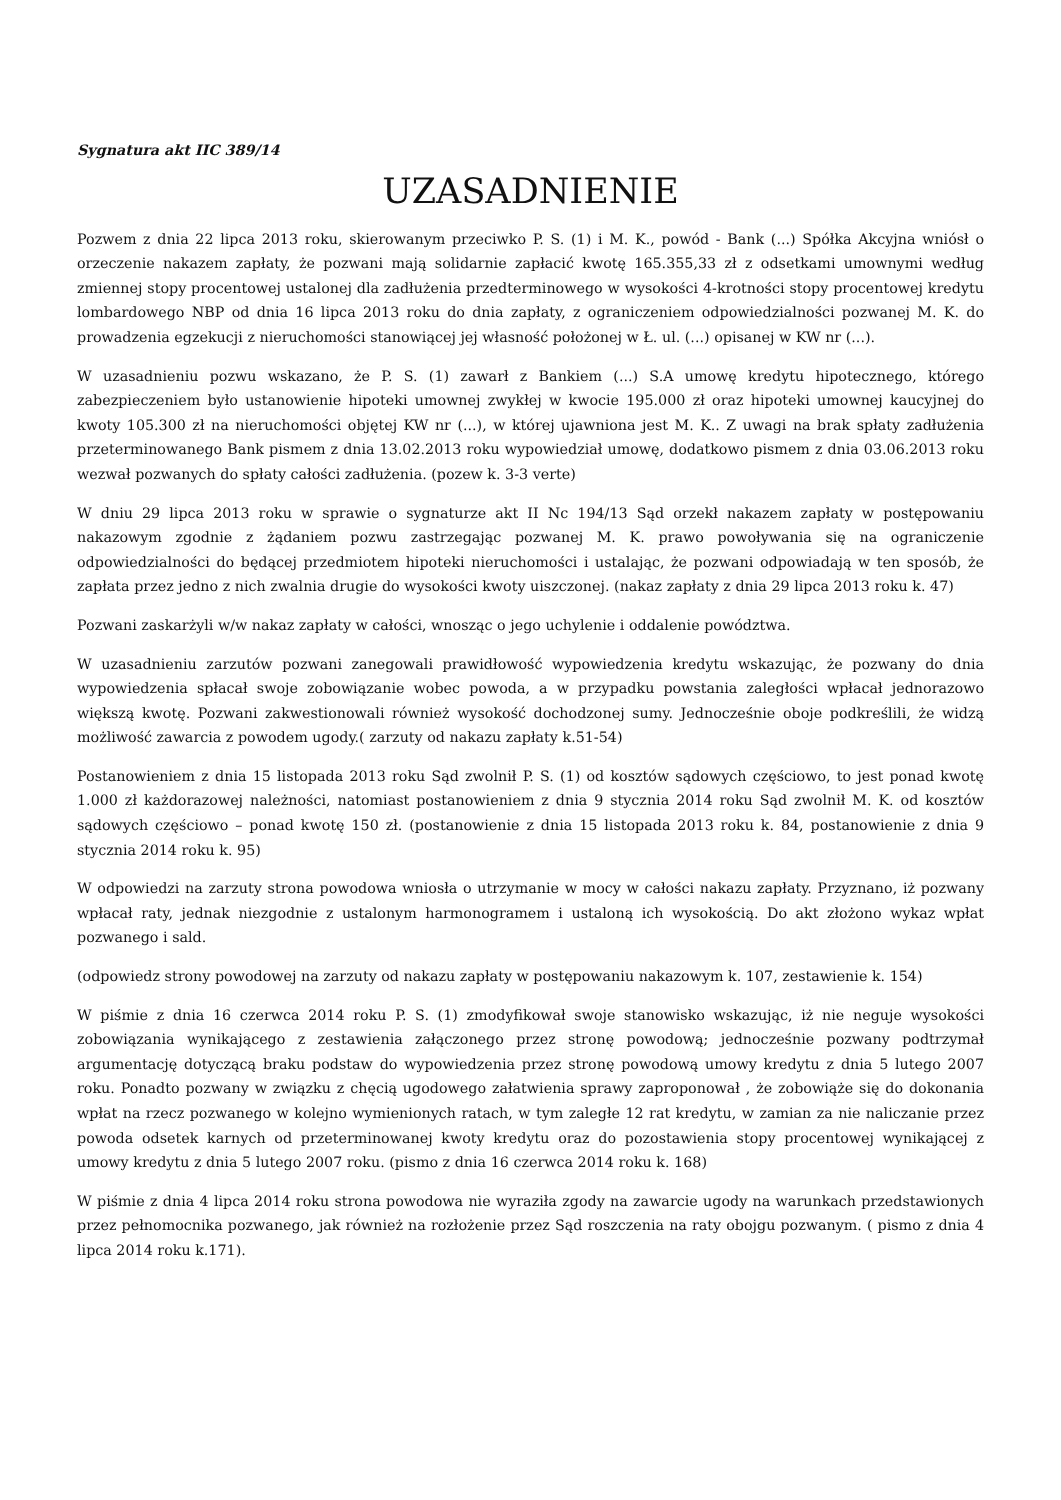Sygnatura akt IIC 389/14
UZASADNIENIE
Pozwem z dnia 22 lipca 2013 roku, skierowanym przeciwko P. S. (1) i M. K., powód - Bank (...) Spółka Akcyjna wniósł o orzeczenie nakazem zapłaty, że pozwani mają solidarnie zapłacić kwotę 165.355,33 zł z odsetkami umownymi według zmiennej stopy procentowej ustalonej dla zadłużenia przedterminowego w wysokości 4-krotności stopy procentowej kredytu lombardowego NBP od dnia 16 lipca 2013 roku do dnia zapłaty, z ograniczeniem odpowiedzialności pozwanej M. K. do prowadzenia egzekucji z nieruchomości stanowiącej jej własność położonej w Ł. ul. (...) opisanej w KW nr (...).
W uzasadnieniu pozwu wskazano, że P. S. (1) zawarł z Bankiem (...) S.A umowę kredytu hipotecznego, którego zabezpieczeniem było ustanowienie hipoteki umownej zwykłej w kwocie 195.000 zł oraz hipoteki umownej kaucyjnej do kwoty 105.300 zł na nieruchomości objętej KW nr (...), w której ujawniona jest M. K.. Z uwagi na brak spłaty zadłużenia przeterminowanego Bank pismem z dnia 13.02.2013 roku wypowiedział umowę, dodatkowo pismem z dnia 03.06.2013 roku wezwał pozwanych do spłaty całości zadłużenia. (pozew k. 3-3 verte)
W dniu 29 lipca 2013 roku w sprawie o sygnaturze akt II Nc 194/13 Sąd orzekł nakazem zapłaty w postępowaniu nakazowym zgodnie z żądaniem pozwu zastrzegając pozwanej M. K. prawo powoływania się na ograniczenie odpowiedzialności do będącej przedmiotem hipoteki nieruchomości i ustalając, że pozwani odpowiadają w ten sposób, że zapłata przez jedno z nich zwalnia drugie do wysokości kwoty uiszczonej. (nakaz zapłaty z dnia 29 lipca 2013 roku k. 47)
Pozwani zaskarżyli w/w nakaz zapłaty w całości, wnosząc o jego uchylenie i oddalenie powództwa.
W uzasadnieniu zarzutów pozwani zanegowali prawidłowość wypowiedzenia kredytu wskazując, że pozwany do dnia wypowiedzenia spłacał swoje zobowiązanie wobec powoda, a w przypadku powstania zaległości wpłacał jednorazowo większą kwotę. Pozwani zakwestionowali również wysokość dochodzonej sumy. Jednocześnie oboje podkreślili, że widzą możliwość zawarcia z powodem ugody.( zarzuty od nakazu zapłaty k.51-54)
Postanowieniem z dnia 15 listopada 2013 roku Sąd zwolnił P. S. (1) od kosztów sądowych częściowo, to jest ponad kwotę 1.000 zł każdorazowej należności, natomiast postanowieniem z dnia 9 stycznia 2014 roku Sąd zwolnił M. K. od kosztów sądowych częściowo – ponad kwotę 150 zł. (postanowienie z dnia 15 listopada 2013 roku k. 84, postanowienie z dnia 9 stycznia 2014 roku k. 95)
W odpowiedzi na zarzuty strona powodowa wniosła o utrzymanie w mocy w całości nakazu zapłaty. Przyznano, iż pozwany wpłacał raty, jednak niezgodnie z ustalonym harmonogramem i ustaloną ich wysokością. Do akt złożono wykaz wpłat pozwanego i sald.
(odpowiedz strony powodowej na zarzuty od nakazu zapłaty w postępowaniu nakazowym k. 107, zestawienie k. 154)
W piśmie z dnia 16 czerwca 2014 roku P. S. (1) zmodyfikował swoje stanowisko wskazując, iż nie neguje wysokości zobowiązania wynikającego z zestawienia załączonego przez stronę powodową; jednocześnie pozwany podtrzymał argumentację dotyczącą braku podstaw do wypowiedzenia przez stronę powodową umowy kredytu z dnia 5 lutego 2007 roku. Ponadto pozwany w związku z chęcią ugodowego załatwienia sprawy zaproponował , że zobowiąże się do dokonania wpłat na rzecz pozwanego w kolejno wymienionych ratach, w tym zaległe 12 rat kredytu, w zamian za nie naliczanie przez powoda odsetek karnych od przeterminowanej kwoty kredytu oraz do pozostawienia stopy procentowej wynikającej z umowy kredytu z dnia 5 lutego 2007 roku. (pismo z dnia 16 czerwca 2014 roku k. 168)
W piśmie z dnia 4 lipca 2014 roku strona powodowa nie wyraziła zgody na zawarcie ugody na warunkach przedstawionych przez pełnomocnika pozwanego, jak również na rozłożenie przez Sąd roszczenia na raty obojgu pozwanym. ( pismo z dnia 4 lipca 2014 roku k.171).